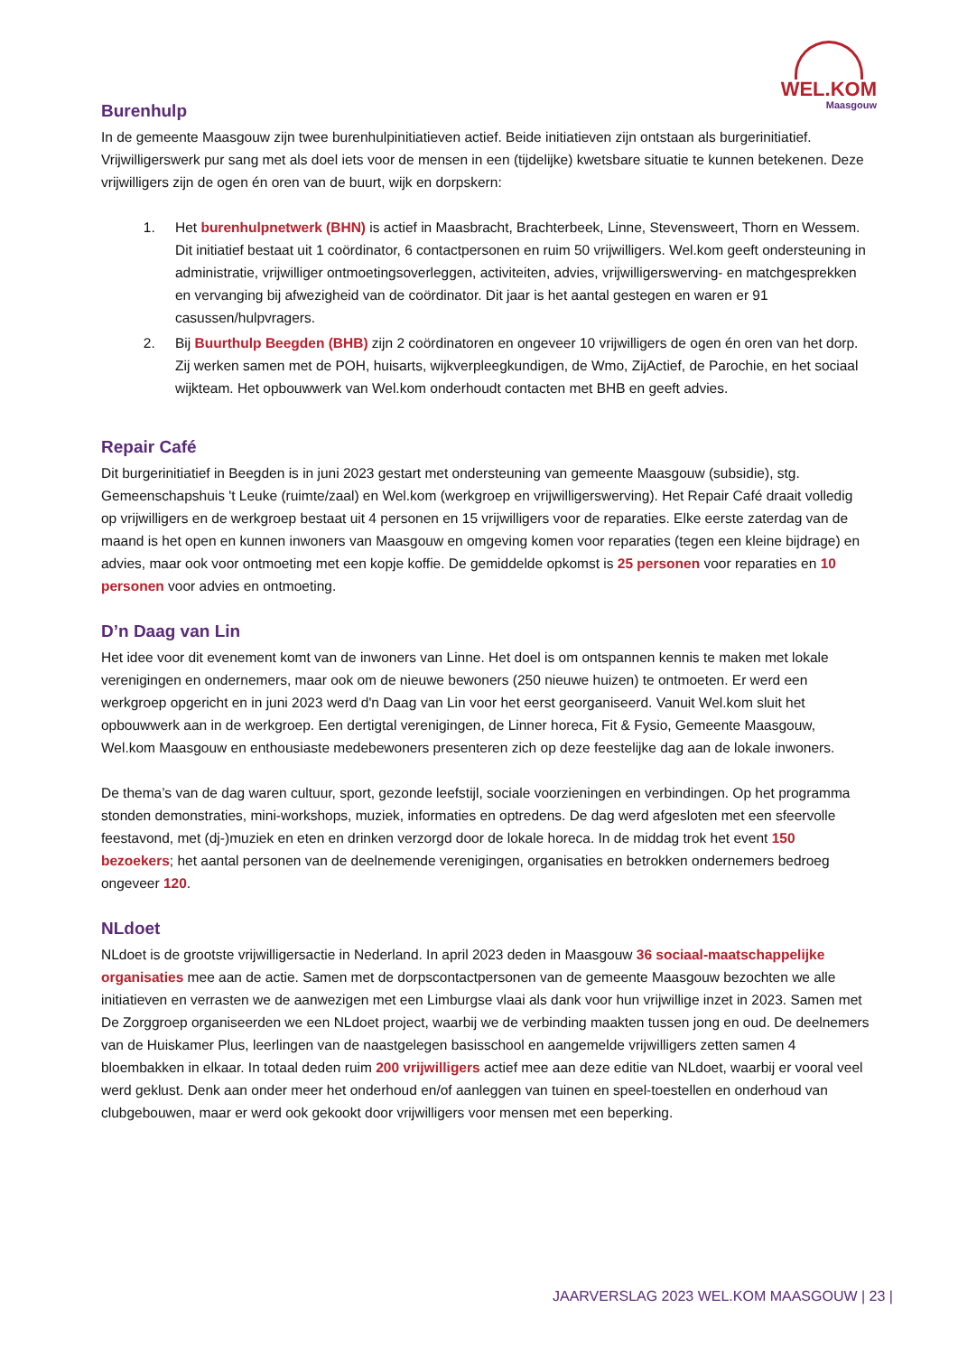WEL.KOM
Maasgouw
Burenhulp
In de gemeente Maasgouw zijn twee burenhulpinitiatieven actief. Beide initiatieven zijn ontstaan als burgerinitiatief. Vrijwilligerswerk pur sang met als doel iets voor de mensen in een (tijdelijke) kwetsbare situatie te kunnen betekenen. Deze vrijwilligers zijn de ogen én oren van de buurt, wijk en dorpskern:
1. Het burenhulpnetwerk (BHN) is actief in Maasbracht, Brachterbeek, Linne, Stevensweert, Thorn en Wessem. Dit initiatief bestaat uit 1 coördinator, 6 contactpersonen en ruim 50 vrijwilligers. Wel.kom geeft ondersteuning in administratie, vrijwilliger ontmoetingsoverleggen, activiteiten, advies, vrijwilligerswerving- en matchgesprekken en vervanging bij afwezigheid van de coördinator. Dit jaar is het aantal gestegen en waren er 91 casussen/hulpvragers.
2. Bij Buurthulp Beegden (BHB) zijn 2 coördinatoren en ongeveer 10 vrijwilligers de ogen én oren van het dorp. Zij werken samen met de POH, huisarts, wijkverpleegkundigen, de Wmo, ZijActief, de Parochie, en het sociaal wijkteam. Het opbouwwerk van Wel.kom onderhoudt contacten met BHB en geeft advies.
Repair Café
Dit burgerinitiatief in Beegden is in juni 2023 gestart met ondersteuning van gemeente Maasgouw (subsidie), stg. Gemeenschapshuis 't Leuke (ruimte/zaal) en Wel.kom (werkgroep en vrijwilligerswerving). Het Repair Café draait volledig op vrijwilligers en de werkgroep bestaat uit 4 personen en 15 vrijwilligers voor de reparaties. Elke eerste zaterdag van de maand is het open en kunnen inwoners van Maasgouw en omgeving komen voor reparaties (tegen een kleine bijdrage) en advies, maar ook voor ontmoeting met een kopje koffie. De gemiddelde opkomst is 25 personen voor reparaties en 10 personen voor advies en ontmoeting.
D’n Daag van Lin
Het idee voor dit evenement komt van de inwoners van Linne. Het doel is om ontspannen kennis te maken met lokale verenigingen en ondernemers, maar ook om de nieuwe bewoners (250 nieuwe huizen) te ontmoeten. Er werd een werkgroep opgericht en in juni 2023 werd d'n Daag van Lin voor het eerst georganiseerd. Vanuit Wel.kom sluit het opbouwwerk aan in de werkgroep. Een dertigtal verenigingen, de Linner horeca, Fit & Fysio, Gemeente Maasgouw, Wel.kom Maasgouw en enthousiaste medebewoners presenteren zich op deze feestelijke dag aan de lokale inwoners.
De thema’s van de dag waren cultuur, sport, gezonde leefstijl, sociale voorzieningen en verbindingen. Op het programma stonden demonstraties, mini-workshops, muziek, informaties en optredens. De dag werd afgesloten met een sfeervolle feestavond, met (dj-)muziek en eten en drinken verzorgd door de lokale horeca. In de middag trok het event 150 bezoekers; het aantal personen van de deelnemende verenigingen, organisaties en betrokken ondernemers bedroeg ongeveer 120.
NLdoet
NLdoet is de grootste vrijwilligersactie in Nederland. In april 2023 deden in Maasgouw 36 sociaal-maatschappelijke organisaties mee aan de actie. Samen met de dorpscontactpersonen van de gemeente Maasgouw bezochten we alle initiatieven en verrasten we de aanwezigen met een Limburgse vlaai als dank voor hun vrijwillige inzet in 2023. Samen met De Zorggroep organiseerden we een NLdoet project, waarbij we de verbinding maakten tussen jong en oud. De deelnemers van de Huiskamer Plus, leerlingen van de naastgelegen basisschool en aangemelde vrijwilligers zetten samen 4 bloembakken in elkaar. In totaal deden ruim 200 vrijwilligers actief mee aan deze editie van NLdoet, waarbij er vooral veel werd geklust. Denk aan onder meer het onderhoud en/of aanleggen van tuinen en speel-toestellen en onderhoud van clubgebouwen, maar er werd ook gekookt door vrijwilligers voor mensen met een beperking.
JAARVERSLAG 2023 WEL.KOM MAASGOUW | 23 |